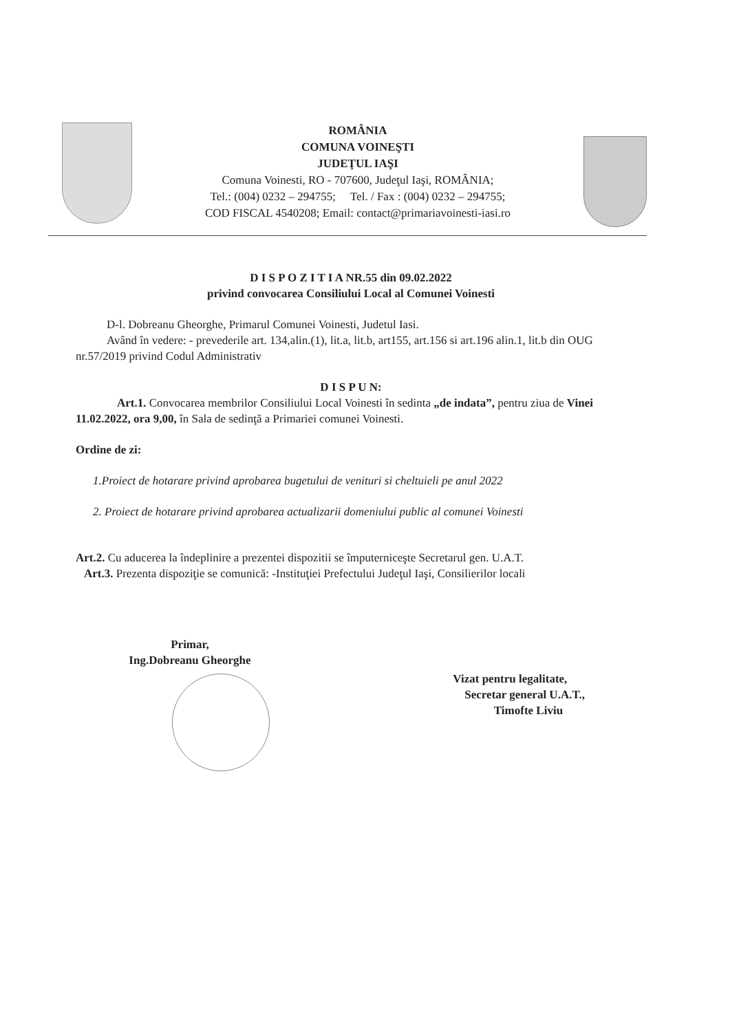ROMÂNIA
COMUNA VOINEŞTI
JUDEŢUL IAŞI
Comuna Voinesti, RO - 707600, Judeţul Iaşi, ROMÂNIA;
Tel.: (004) 0232 – 294755; Tel. / Fax : (004) 0232 – 294755;
COD FISCAL 4540208; Email: contact@primariavoinesti-iasi.ro
D I S P O Z I T I A NR.55 din 09.02.2022
privind convocarea Consiliului Local al Comunei Voinesti
D-l. Dobreanu Gheorghe, Primarul Comunei Voinesti, Judetul Iasi.
Având în vedere: - prevederile art. 134,alin.(1), lit.a, lit.b, art155, art.156 si art.196 alin.1, lit.b din OUG nr.57/2019 privind Codul Administrativ
D I S P U N:
Art.1. Convocarea membrilor Consiliului Local Voinesti în sedinta „de indata”, pentru ziua de Vinei 11.02.2022, ora 9,00, în Sala de sedinţă a Primariei comunei Voinesti.
Ordine de zi:
1.Proiect de hotarare privind aprobarea bugetului de venituri si cheltuieli pe anul 2022
2. Proiect de hotarare privind aprobarea actualizarii domeniului public al comunei Voinesti
Art.2. Cu aducerea la îndeplinire a prezentei dispozitii se împuterniceşte Secretarul gen. U.A.T.
Art.3. Prezenta dispoziţie se comunică: -Instituţiei Prefectului Judeţul Iaşi, Consilierilor locali
Primar,
Ing.Dobreanu Gheorghe
Vizat pentru legalitate,
Secretar general U.A.T.,
Timofte Liviu